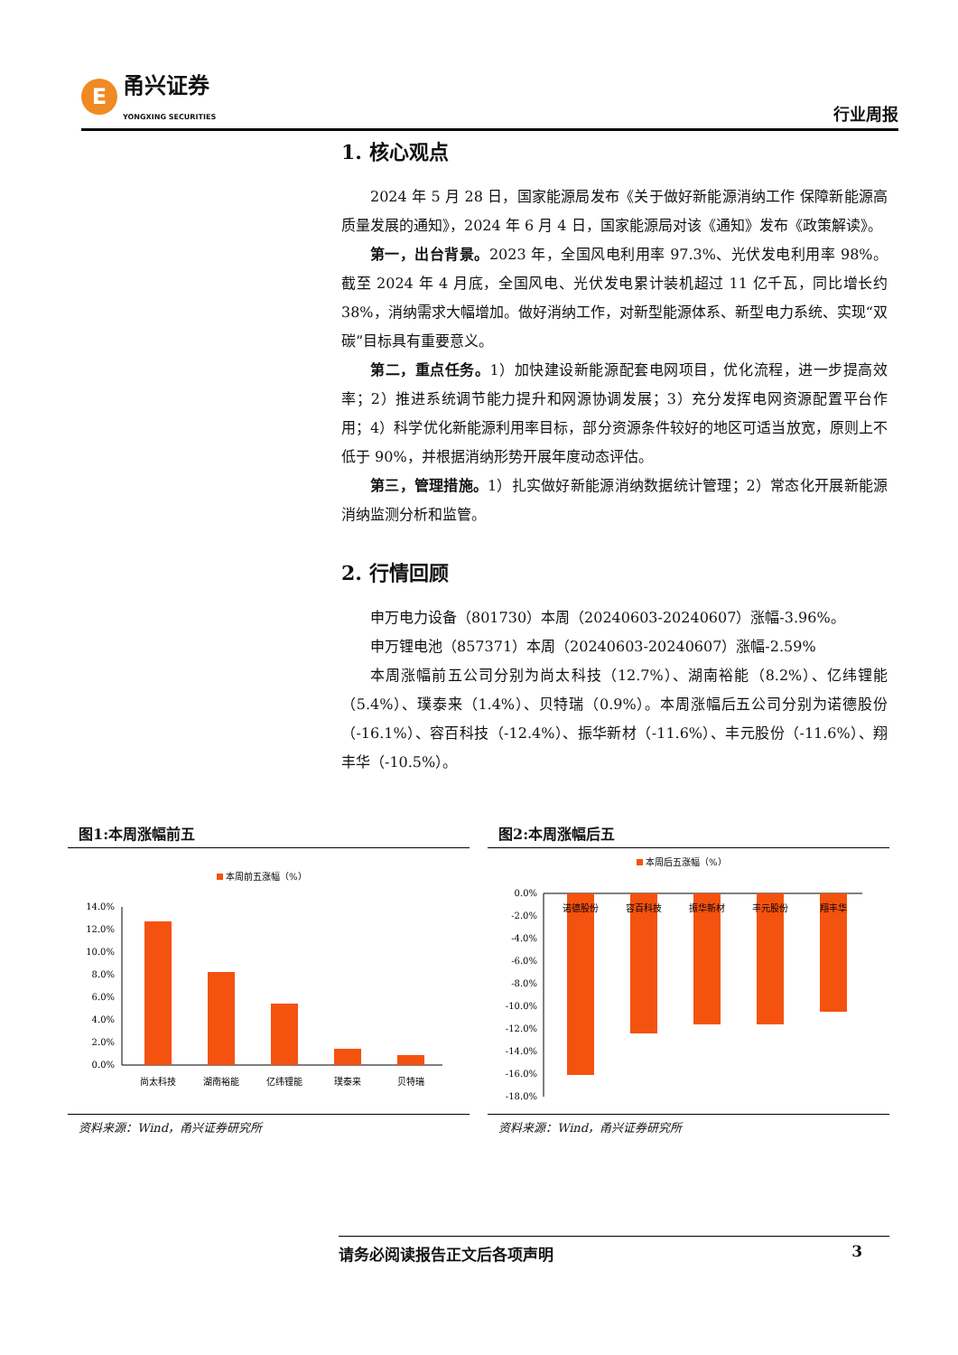E甬兴证券
YONGXING SECURITIES
行业周报
1. 核心观点
2024 年 5 月 28 日，国家能源局发布《关于做好新能源消纳工作 保障新能源高质量发展的通知》，2024 年 6 月 4 日，国家能源局对该《通知》发布《政策解读》。
第一，出台背景。2023 年，全国风电利用率 97.3%、光伏发电利用率 98%。截至 2024 年 4 月底，全国风电、光伏发电累计装机超过 11 亿千瓦，同比增长约 38%，消纳需求大幅增加。做好消纳工作，对新型能源体系、新型电力系统、实现“双碳”目标具有重要意义。
第二，重点任务。1）加快建设新能源配套电网项目，优化流程，进一步提高效率；2）推进系统调节能力提升和网源协调发展；3）充分发挥电网资源配置平台作用；4）科学优化新能源利用率目标，部分资源条件较好的地区可适当放宽，原则上不低于 90%，并根据消纳形势开展年度动态评估。
第三，管理措施。1）扎实做好新能源消纳数据统计管理；2）常态化开展新能源消纳监测分析和监管。
2. 行情回顾
申万电力设备（801730）本周（20240603-20240607）涨幅-3.96%。
申万锂电池（857371）本周（20240603-20240607）涨幅-2.59%
本周涨幅前五公司分别为尚太科技（12.7%）、湖南裕能（8.2%）、亿纬锂能（5.4%）、璞泰来（1.4%）、贝特瑞（0.9%）。本周涨幅后五公司分别为诺德股份（-16.1%）、容百科技（-12.4%）、振华新材（-11.6%）、丰元股份（-11.6%）、翔丰华（-10.5%）。
图1:本周涨幅前五
本周前五涨幅（%）
14.0%
12.0%
10.0%
8.0%
6.0%
4.0%
2.0%
0.0%
尚太科技
湖南裕能
亿纬锂能
璞泰来
贝特瑞
资料来源：Wind，甬兴证券研究所
图2:本周涨幅后五
本周后五涨幅（%）
0.0%
-2.0%
-4.0%
-6.0%
-8.0%
-10.0%
-12.0%
-14.0%
-16.0%
-18.0%
诺德股份
容百科技
振华新材
丰元股份
翔丰华
资料来源：Wind，甬兴证券研究所
请务必阅读报告正文后各项声明 3